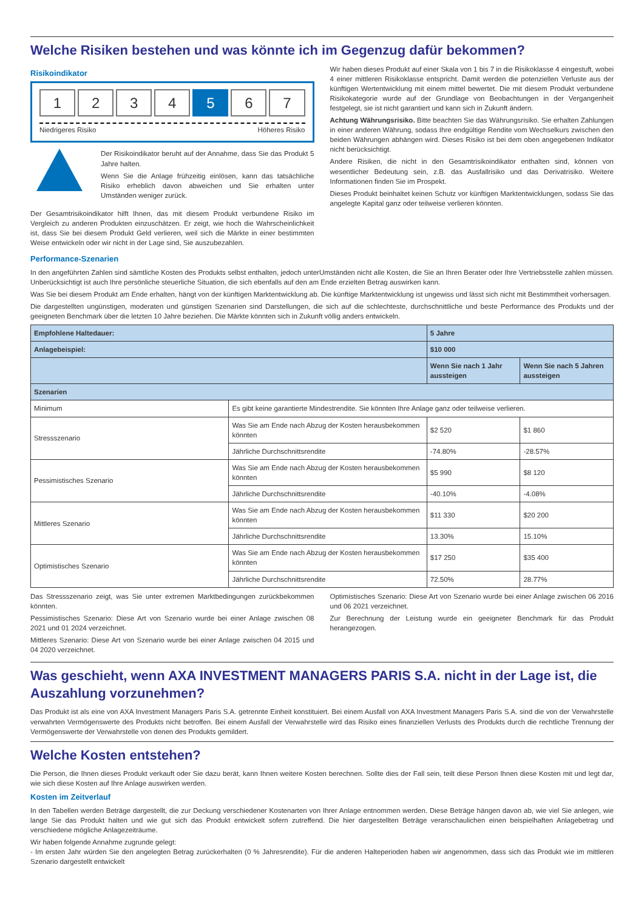Welche Risiken bestehen und was könnte ich im Gegenzug dafür bekommen?
Risikoindikator
1 2 3 4 5 6 7
Niedrigeres Risiko Höheres Risiko
Der Risikoindikator beruht auf der Annahme, dass Sie das Produkt 5 Jahre halten.
Wenn Sie die Anlage frühzeitig einlösen, kann das tatsächliche Risiko erheblich davon abweichen und Sie erhalten unter Umständen weniger zurück.
Der Gesamtrisikoindikator hilft Ihnen, das mit diesem Produkt verbundene Risiko im Vergleich zu anderen Produkten einzuschätzen. Er zeigt, wie hoch die Wahrscheinlichkeit ist, dass Sie bei diesem Produkt Geld verlieren, weil sich die Märkte in einer bestimmten Weise entwickeln oder wir nicht in der Lage sind, Sie auszubezahlen.
Wir haben dieses Produkt auf einer Skala von 1 bis 7 in die Risikoklasse 4 eingestuft, wobei 4 einer mittleren Risikoklasse entspricht. Damit werden die potenziellen Verluste aus der künftigen Wertentwicklung mit einem mittel bewertet. Die mit diesem Produkt verbundene Risikokategorie wurde auf der Grundlage von Beobachtungen in der Vergangenheit festgelegt, sie ist nicht garantiert und kann sich in Zukunft ändern.
Achtung Währungsrisiko. Bitte beachten Sie das Währungsrisiko. Sie erhalten Zahlungen in einer anderen Währung, sodass Ihre endgültige Rendite vom Wechselkurs zwischen den beiden Währungen abhängen wird. Dieses Risiko ist bei dem oben angegebenen Indikator nicht berücksichtigt.
Andere Risiken, die nicht in den Gesamtrisikoindikator enthalten sind, können von wesentlicher Bedeutung sein, z.B. das Ausfallrisiko und das Derivatrisiko. Weitere Informationen finden Sie im Prospekt.
Dieses Produkt beinhaltet keinen Schutz vor künftigen Marktentwicklungen, sodass Sie das angelegte Kapital ganz oder teilweise verlieren könnten.
Performance-Szenarien
In den angeführten Zahlen sind sämtliche Kosten des Produkts selbst enthalten, jedoch unterUmständen nicht alle Kosten, die Sie an Ihren Berater oder Ihre Vertriebsstelle zahlen müssen. Unberücksichtigt ist auch Ihre persönliche steuerliche Situation, die sich ebenfalls auf den am Ende erzielten Betrag auswirken kann.
Was Sie bei diesem Produkt am Ende erhalten, hängt von der künftigen Marktentwicklung ab. Die künftige Marktentwicklung ist ungewiss und lässt sich nicht mit Bestimmtheit vorhersagen.
Die dargestellten ungünstigen, moderaten und günstigen Szenarien sind Darstellungen, die sich auf die schlechteste, durchschnittliche und beste Performance des Produkts und der geeigneten Benchmark über die letzten 10 Jahre beziehen. Die Märkte könnten sich in Zukunft völlig anders entwickeln.
| Empfohlene Haltedauer: | | 5 Jahre | |
| --- | --- | --- | --- |
| Anlagebeispiel: | | $10 000 | |
| | | Wenn Sie nach 1 Jahr aussteigen | Wenn Sie nach 5 Jahren aussteigen |
| Szenarien | | | |
| Minimum | Es gibt keine garantierte Mindestrendite. Sie könnten Ihre Anlage ganz oder teilweise verlieren. | | |
| Stressszenario | Was Sie am Ende nach Abzug der Kosten herausbekommen könnten | $2 520 | $1 860 |
| | Jährliche Durchschnittsrendite | -74.80% | -28.57% |
| Pessimistisches Szenario | Was Sie am Ende nach Abzug der Kosten herausbekommen könnten | $5 990 | $8 120 |
| | Jährliche Durchschnittsrendite | -40.10% | -4.08% |
| Mittleres Szenario | Was Sie am Ende nach Abzug der Kosten herausbekommen könnten | $11 330 | $20 200 |
| | Jährliche Durchschnittsrendite | 13.30% | 15.10% |
| Optimistisches Szenario | Was Sie am Ende nach Abzug der Kosten herausbekommen könnten | $17 250 | $35 400 |
| | Jährliche Durchschnittsrendite | 72.50% | 28.77% |
Das Stressszenario zeigt, was Sie unter extremen Marktbedingungen zurückbekommen könnten.
Pessimistisches Szenario: Diese Art von Szenario wurde bei einer Anlage zwischen 08 2021 und 01 2024 verzeichnet.
Mittleres Szenario: Diese Art von Szenario wurde bei einer Anlage zwischen 04 2015 und 04 2020 verzeichnet.
Optimistisches Szenario: Diese Art von Szenario wurde bei einer Anlage zwischen 06 2016 und 06 2021 verzeichnet.
Zur Berechnung der Leistung wurde ein geeigneter Benchmark für das Produkt herangezogen.
Was geschieht, wenn AXA INVESTMENT MANAGERS PARIS S.A. nicht in der Lage ist, die Auszahlung vorzunehmen?
Das Produkt ist als eine von AXA Investment Managers Paris S.A. getrennte Einheit konstituiert. Bei einem Ausfall von AXA Investment Managers Paris S.A. sind die von der Verwahrstelle verwahrten Vermögenswerte des Produkts nicht betroffen. Bei einem Ausfall der Verwahrstelle wird das Risiko eines finanziellen Verlusts des Produkts durch die rechtliche Trennung der Vermögenswerte der Verwahrstelle von denen des Produkts gemildert.
Welche Kosten entstehen?
Die Person, die Ihnen dieses Produkt verkauft oder Sie dazu berät, kann Ihnen weitere Kosten berechnen. Sollte dies der Fall sein, teilt diese Person Ihnen diese Kosten mit und legt dar, wie sich diese Kosten auf Ihre Anlage auswirken werden.
Kosten im Zeitverlauf
In den Tabellen werden Beträge dargestellt, die zur Deckung verschiedener Kostenarten von Ihrer Anlage entnommen werden. Diese Beträge hängen davon ab, wie viel Sie anlegen, wie lange Sie das Produkt halten und wie gut sich das Produkt entwickelt sofern zutreffend. Die hier dargestellten Beträge veranschaulichen einen beispielhaften Anlagebetrag und verschiedene mögliche Anlagezeiträume.
Wir haben folgende Annahme zugrunde gelegt:
- Im ersten Jahr würden Sie den angelegten Betrag zurückerhalten (0 % Jahresrendite). Für die anderen Halteperioden haben wir angenommen, dass sich das Produkt wie im mittleren Szenario dargestellt entwickelt